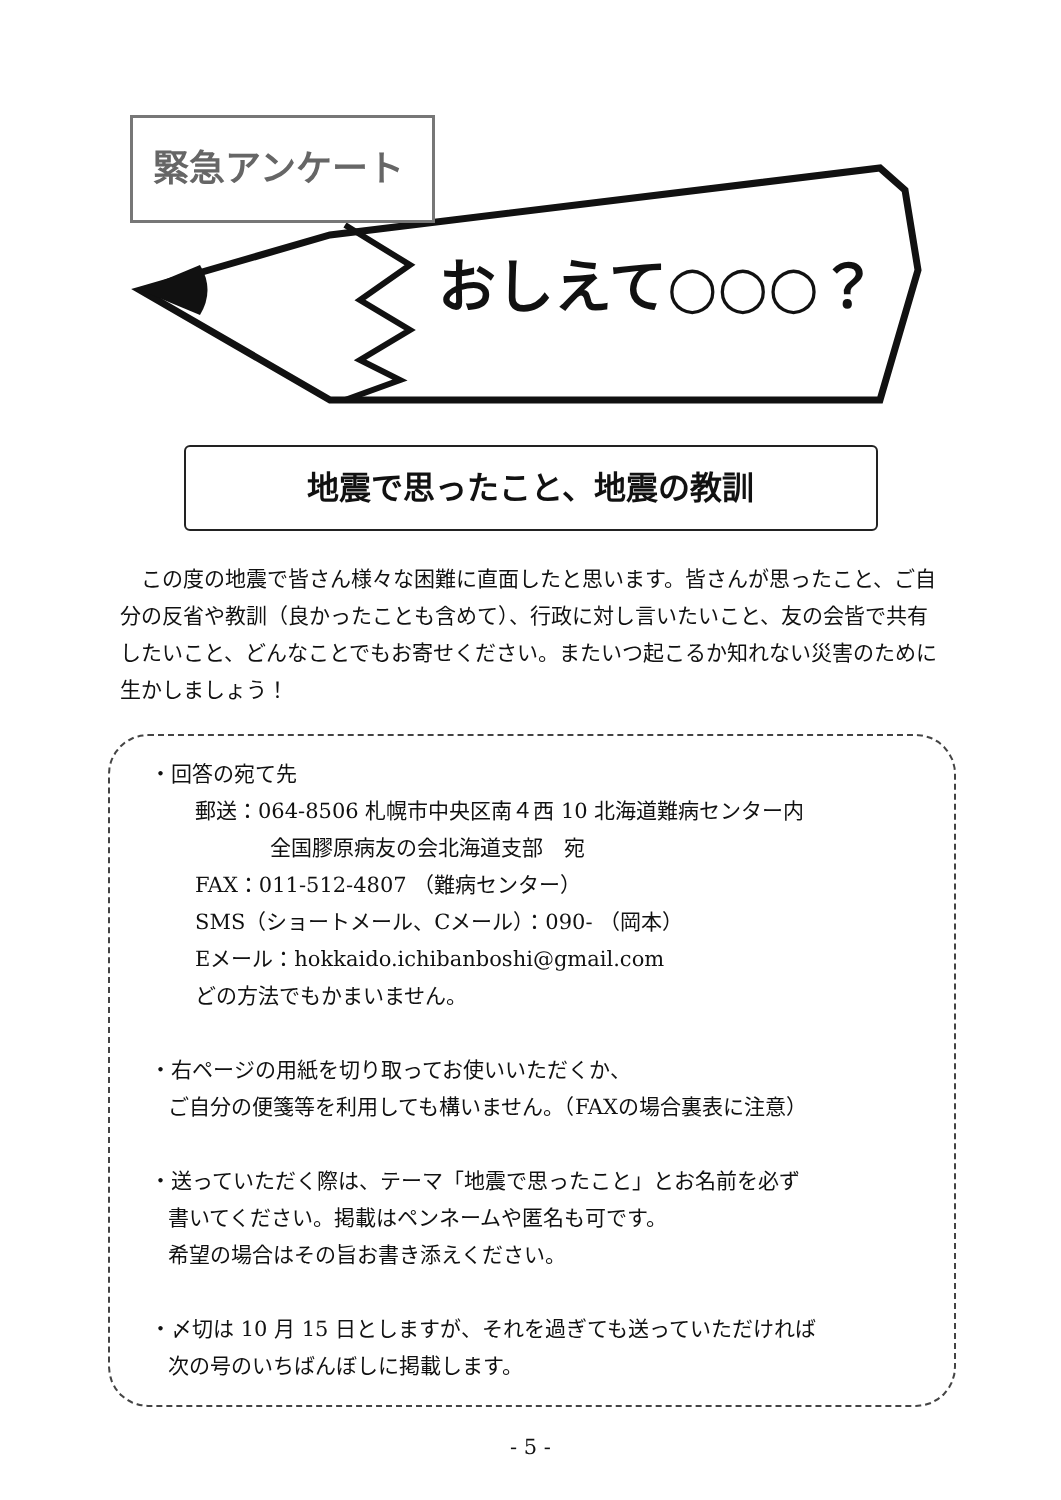緊急アンケート
おしえて○○○？
地震で思ったこと、地震の教訓
この度の地震で皆さん様々な困難に直面したと思います。皆さんが思ったこと、ご自分の反省や教訓（良かったことも含めて）、行政に対し言いたいこと、友の会皆で共有したいこと、どんなことでもお寄せください。またいつ起こるか知れない災害のために生かしましょう！
・回答の宛て先
郵送：064-8506 札幌市中央区南４西 10 北海道難病センター内
全国膠原病友の会北海道支部　宛
FAX：011-512-4807 （難病センター）
SMS（ショートメール、Cメール）：090- （岡本）
Eメール：hokkaido.ichibanboshi@gmail.com
どの方法でもかまいません。
・右ページの用紙を切り取ってお使いいただくか、
ご自分の便箋等を利用しても構いません。（FAXの場合裏表に注意）
・送っていただく際は、テーマ「地震で思ったこと」とお名前を必ず
書いてください。掲載はペンネームや匿名も可です。
希望の場合はその旨お書き添えください。
・〆切は 10 月 15 日としますが、それを過ぎても送っていただければ
次の号のいちばんぼしに掲載します。
- 5 -